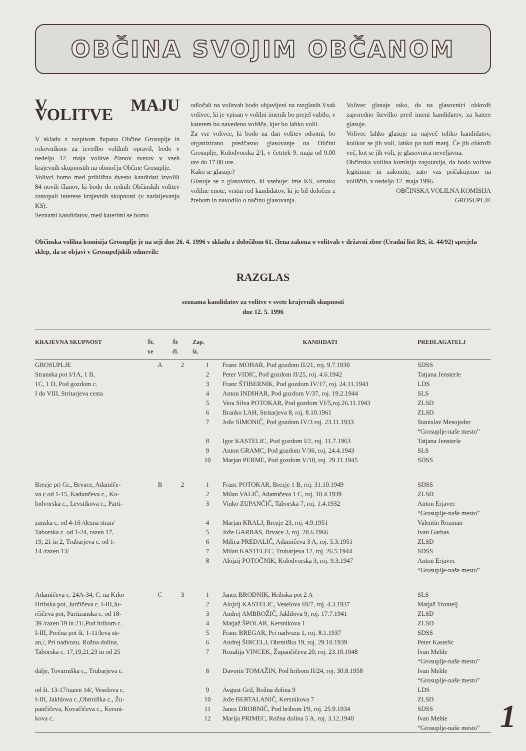OBČINA SVOJIM OBČANOM
V MAJU VOLITVE
V skladu z razpisom župana Občine Grosuplje in rokovnikom za izvedbo volilnih opravil, bodo v nedeljo 12. maja volitve članov svetov v vseh krajevnih skupnostih na območju Občine Grosuplje.
Volivci bomo med približno dvesto kandidati izvolili 84 novih članov, ki bodo do rednih Občinskih volitev zastopali interese krajevnih skupnosti (v nadaljevanju KS).
Seznami kandidatov, med katerimi se bomo
odločali na volitvah bodo objavljeni na razglasih.Vsak volivec, ki je vpisan v volilni imenik bo prejel vabilo, v katerem bo navedeno volišče, kjer bo lahko volil.
Za vse volivce, ki bodo na dan volitev odsotni, bo organizirano predčasno glasovanje na Občini Grosuplje, Kolodvorska 2/I, v četrtek 9. maja od 9.00 ure do 17.00 ure.
Kako se glasuje?
Glasuje se z glasovnico, ki vsebuje: ime KS, oznako volilne enote, vrstni red kandidatov, ki je bil določen z žrebom in navodilo o načinu glasovanja.
Volivec glasuje tako, da na glasovnici obkroži zaporedno številko pred imeni kandidatov, za katere glasuje.
Volivec lahko glasuje za največ toliko kandidatov, kolikor se jih voli, lahko pa tudi manj. Če jih obkroži več, kot se jih voli, je glasovnica neveljavna.
Občinska volilna komisija zagotavlja, da bodo volitve legitimne in zakonite, zato vas pričakujemo na voliščih, v nedeljo 12. maja 1996.
OBČINSKA VOLILNA KOMISIJA
GROSUPLJE
Občinska volilna komisija Grosuplje je na seji dne 26. 4. 1996 v skladu z določilom 61. člena zakona o volitvah v državni zbor (Uradni list RS, št. 44/92) sprejela sklep, da se objavi v Grosupeljskih odmevih:
RAZGLAS
seznama kandidatov za volitve v svete krajevnih skupnosti
dne 12. 5. 1996
| KRAJEVNA SKUPNOST | Št. ve | Št čl. | Zap. št. | KANDIDATI | PREDLAGATELJ |
| --- | --- | --- | --- | --- | --- |
| GROSUPLJE | A | 2 | 1 | Franc MOHAR, Pod gozdom II/21, roj. 9.7.1930 | SDSS |
| Stranska pot I/1A, 1 B, | | | 2 | Peter VIDIC, Pod gozdom II/25, roj. 4.6.1942 | Tatjana Jensterle |
| 1C, 1 D, Pod gozdom c. | | | 3 | Franc ŠTIBERNIK, Pod gozdom IV/17, roj. 24.11.1943 | LDS |
| I do VIII, Stritarjeva cesta | | | 4 | Anton INDIHAR, Pod gozdom V/37, roj. 19.2.1944 | SLS |
| | | | 5 | Vera Silva POTOKAR, Pod gozdom VI/5,roj.26.11.1943 | ZLSD |
| | | | 6 | Branko LAH, Stritarjeva 8, roj. 8.10.1961 | ZLSD |
| | | | 7 | Jože SIMONIČ, Pod gozdom IV/3 roj. 23.11.1933 | Stanislav Mesojedec “Grosuplje-naše mesto” |
| | | | 8 | Igor KASTELIC, Pod gozdom I/2, roj. 11.7.1963 | Tatjana Jensterle |
| | | | 9 | Anton GRAMC, Pod gozdom V/36, roj. 24.4.1943 | SLS |
| | | | 10 | Marjan PERME, Pod gozdom V/18, roj. 29.11.1945 | SDSS |
| Brezje pri Gr., Brvace, Adamiče- | B | 2 | 1 | Franc POTOKAR, Brezje 1 B, roj. 31.10.1949 | SDSS |
| va.c od 1-15, Kadunčeva c., Ko- | | | 2 | Milan VALIČ, Adamičeva 1 C, roj. 10.4.1939 | ZLSD |
| lodvorska c., Levstikova c., Parti- | | | 3 | Vinko ZUPANČIČ, Taborska 7, roj. 1.4.1932 | Anton Erjavec “Grosuplje-naše mesto” |
| zanska c. od 4-16 /desna stran/ | | | 4 | Marjan KRALJ, Brezje 23, roj. 4.9.1951 | Valentin Rozman |
| Taborska c. od 1-24, razen 17, | | | 5 | Jože GARBAS, Brvace 3, roj. 28.6.1966 | Ivan Garbas |
| 19, 21 in 2, Trubarjeva c. od 1- | | | 6 | Milica PREDALIČ, Adamičeva 3 A, roj. 5.3.1951 | ZLSD |
| 14 /razen 13/ | | | 7 | Milan KASTELEC, Trubarjeva 12, roj. 26.5.1944 | SDSS |
| | | | 8 | Alojzij POTOČNIK, Kolodvorska 3, roj. 9.3.1947 | Anton Erjavec “Grosuplje-naše mesto” |
| Adamičeva c. 24A-34, C. na Krko | C | 3 | 1 | Janez BRODNIK, Hribska pot 2 A | SLS |
| Hribska pot, Jurčičeva c. I-III,Ju- | | | 2 | Alojzij KASTELIC, Veselova III/7, roj. 4.3.1937 | Matjaž Trontelj |
| rčičeva pot, Partizanska c. od 18- | | | 3 | Andrej AMBROŽIČ, Jakhlova 9, roj. 17.7.1941 | ZLSD |
| 39 /razen 19 in 21/,Pod hribom c. | | | 4 | Matjaž ŠPOLAR, Kersnikova 1 | ZLSD |
| I-III, Prečna pot št. 1-11/leva str- | | | 5 | Franc BREGAR, Pri nadvozu 1, roj. 8.1.1937 | SDSS |
| an,/, Pri nadvozu, Rožna dolina, | | | 6 | Andrej ŠIRCELJ, Obrtniška 19, roj. 29.10.1939 | Peter Kastelic |
| Taborska c. 17,19,21,23 in od 25 | | | 7 | Rozalija VINCEK, Župančičeva 20, roj. 23.10.1948 | Ivan Mehle “Grosuplje-naše mesto” |
| dalje, Tovarniška c., Trubarjeva c. | | | 8 | Davorin TOMAŽIN, Pod hribom II/24, roj. 30.8.1958 | Ivan Mehle “Grosuplje-naše mesto” |
| od št. 13-17/razen 14/, Veselova c. | | | 9 | Avgust Gril, Rožna dolina 9 | LDS |
| I-III, Jakhlova c.,Obrtniška c., Žu- | | | 10 | Jože BERTALANIČ, Kersnikova 7 | ZLSD |
| pančičeva, Kovačičeva c., Kersni- | | | 11 | Janez DROBNIČ, Pod hribom I/9, roj. 25.9.1934 | SDSS |
| kova c. | | | 12 | Marija PRIMEC, Rožna dolina 5 A, roj. 3.12.1940 | Ivan Mehle “Grosuplje-naše mesto” |
1